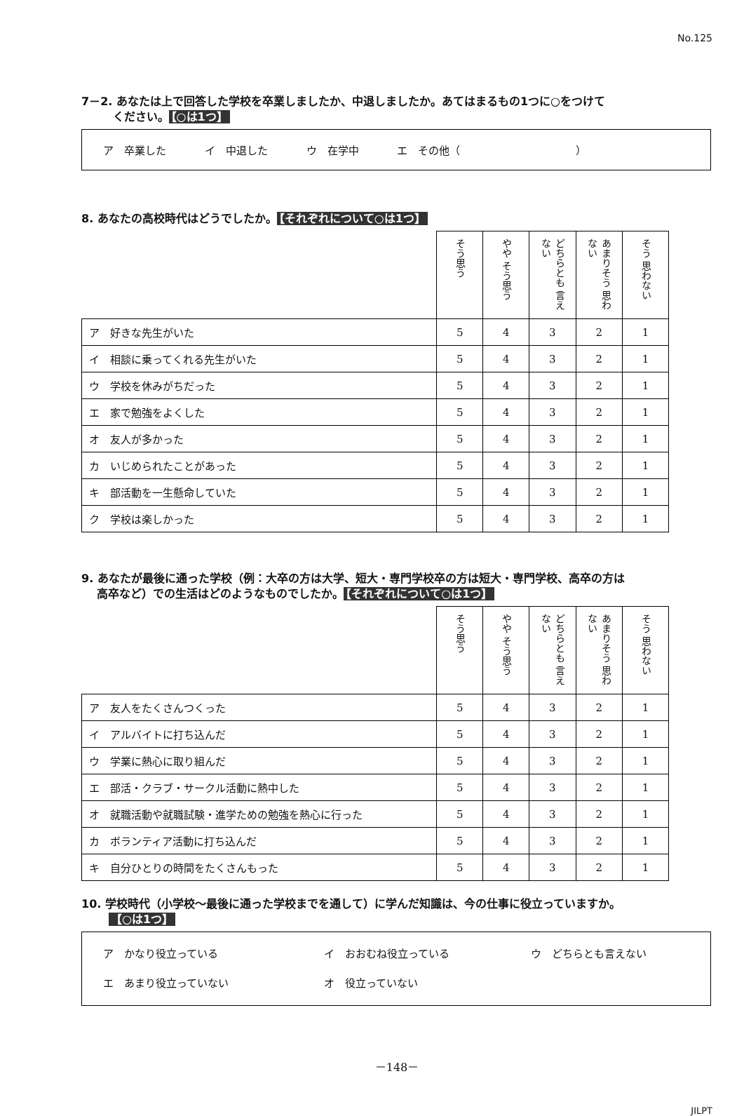No.125
7－2. あなたは上で回答した学校を卒業しましたか、中退しましたか。あてはまるもの1つに○をつけて
ください。 【○は1つ】
ア　卒業した イ　中退した ウ　在学中 エ　その他（　　　　　　　　　　　）
8. あなたの高校時代はどうでしたか。 【それぞれについて○は1つ】
| | そう思う | やや そう思う | どちらとも 言えない | あまりそう 思わない | そう 思わない |
| --- | --- | --- | --- | --- | --- |
| ア 好きな先生がいた | 5 | 4 | 3 | 2 | 1 |
| イ 相談に乗ってくれる先生がいた | 5 | 4 | 3 | 2 | 1 |
| ウ 学校を休みがちだった | 5 | 4 | 3 | 2 | 1 |
| エ 家で勉強をよくした | 5 | 4 | 3 | 2 | 1 |
| オ 友人が多かった | 5 | 4 | 3 | 2 | 1 |
| カ いじめられたことがあった | 5 | 4 | 3 | 2 | 1 |
| キ 部活動を一生懸命していた | 5 | 4 | 3 | 2 | 1 |
| ク 学校は楽しかった | 5 | 4 | 3 | 2 | 1 |
9. あなたが最後に通った学校（例：大卒の方は大学、短大・専門学校卒の方は短大・専門学校、高卒の方は
高卒など）での生活はどのようなものでしたか。 【それぞれについて○は1つ】
| | そう思う | やや そう思う | どちらとも 言えない | あまりそう 思わない | そう 思わない |
| --- | --- | --- | --- | --- | --- |
| ア 友人をたくさんつくった | 5 | 4 | 3 | 2 | 1 |
| イ アルバイトに打ち込んだ | 5 | 4 | 3 | 2 | 1 |
| ウ 学業に熱心に取り組んだ | 5 | 4 | 3 | 2 | 1 |
| エ 部活・クラブ・サークル活動に熱中した | 5 | 4 | 3 | 2 | 1 |
| オ 就職活動や就職試験・進学ための勉強を熱心に行った | 5 | 4 | 3 | 2 | 1 |
| カ ボランティア活動に打ち込んだ | 5 | 4 | 3 | 2 | 1 |
| キ 自分ひとりの時間をたくさんもった | 5 | 4 | 3 | 2 | 1 |
10. 学校時代（小学校～最後に通った学校までを通して）に学んだ知識は、今の仕事に役立っていますか。
【○は1つ】
ア　かなり役立っている イ　おおむね役立っている ウ　どちらとも言えない
エ　あまり役立っていない オ　役立っていない
－148－
JILPT